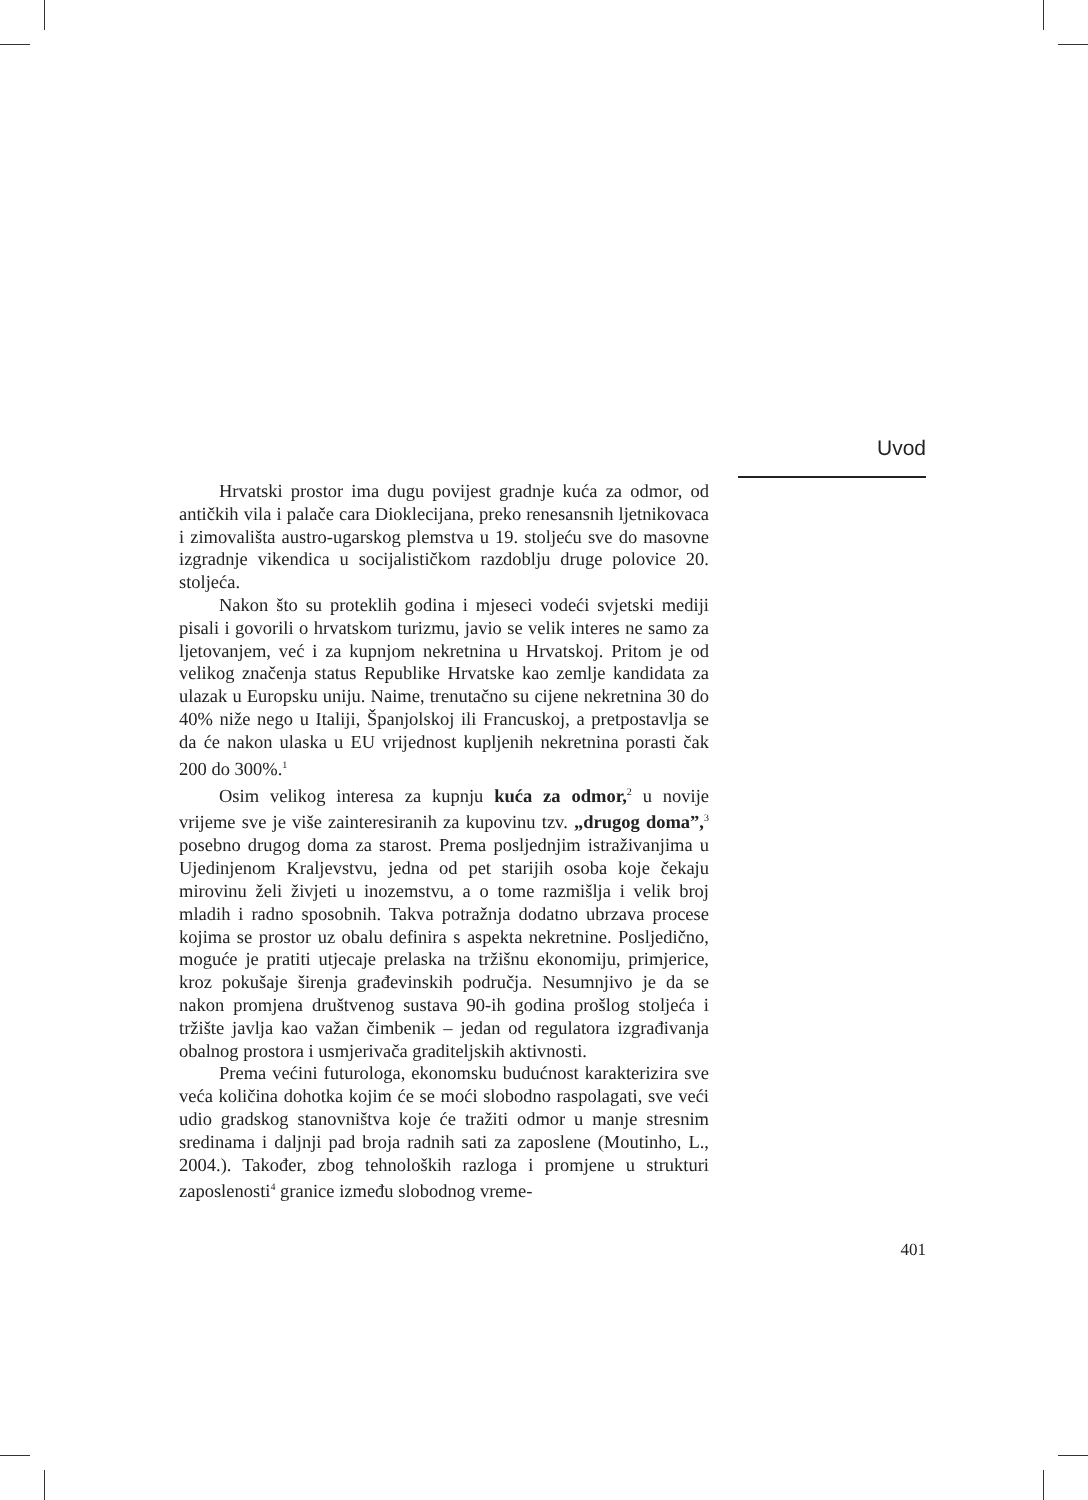Uvod
Hrvatski prostor ima dugu povijest gradnje kuća za odmor, od antičkih vila i palače cara Dioklecijana, preko renesansnih ljetnikovaca i zimovališta austro-ugarskog plemstva u 19. stoljeću sve do masovne izgradnje vikendica u socijalističkom razdoblju druge polovice 20. stoljeća.
Nakon što su proteklih godina i mjeseci vodeći svjetski mediji pisali i govorili o hrvatskom turizmu, javio se velik interes ne samo za ljetovanjem, već i za kupnjom nekretnina u Hrvatskoj. Pritom je od velikog značenja status Republike Hrvatske kao zemlje kandidata za ulazak u Europsku uniju. Naime, trenutačno su cijene nekretnina 30 do 40% niže nego u Italiji, Španjolskoj ili Francuskoj, a pretpostavlja se da će nakon ulaska u EU vrijednost kupljenih nekretnina porasti čak 200 do 300%.<sup>1</sup>
Osim velikog interesa za kupnju kuća za odmor,<sup>2</sup> u novije vrijeme sve je više zainteresiranih za kupovinu tzv. „drugog doma”,<sup>3</sup> posebno drugog doma za starost. Prema posljednjim istraživanjima u Ujedinjenom Kraljevstvu, jedna od pet starijih osoba koje čekaju mirovinu želi živjeti u inozemstvu, a o tome razmišlja i velik broj mladih i radno sposobnih. Takva potražnja dodatno ubrzava procese kojima se prostor uz obalu definira s aspekta nekretnine. Posljedično, moguće je pratiti utjecaje prelaska na tržišnu ekonomiju, primjerice, kroz pokušaje širenja građevinskih područja. Nesumnjivo je da se nakon promjena društvenog sustava 90-ih godina prošlog stoljeća i tržište javlja kao važan čimbenik – jedan od regulatora izgrađivanja obalnog prostora i usmjerivača graditeljskih aktivnosti.
Prema većini futurologa, ekonomsku budućnost karakterizira sve veća količina dohotka kojim će se moći slobodno raspolagati, sve veći udio gradskog stanovništva koje će tražiti odmor u manje stresnim sredinama i daljnji pad broja radnih sati za zaposlene (Moutinho, L., 2004.). Također, zbog tehnoloških razloga i promjene u strukturi zaposlenosti<sup>4</sup> granice između slobodnog vreme-
401